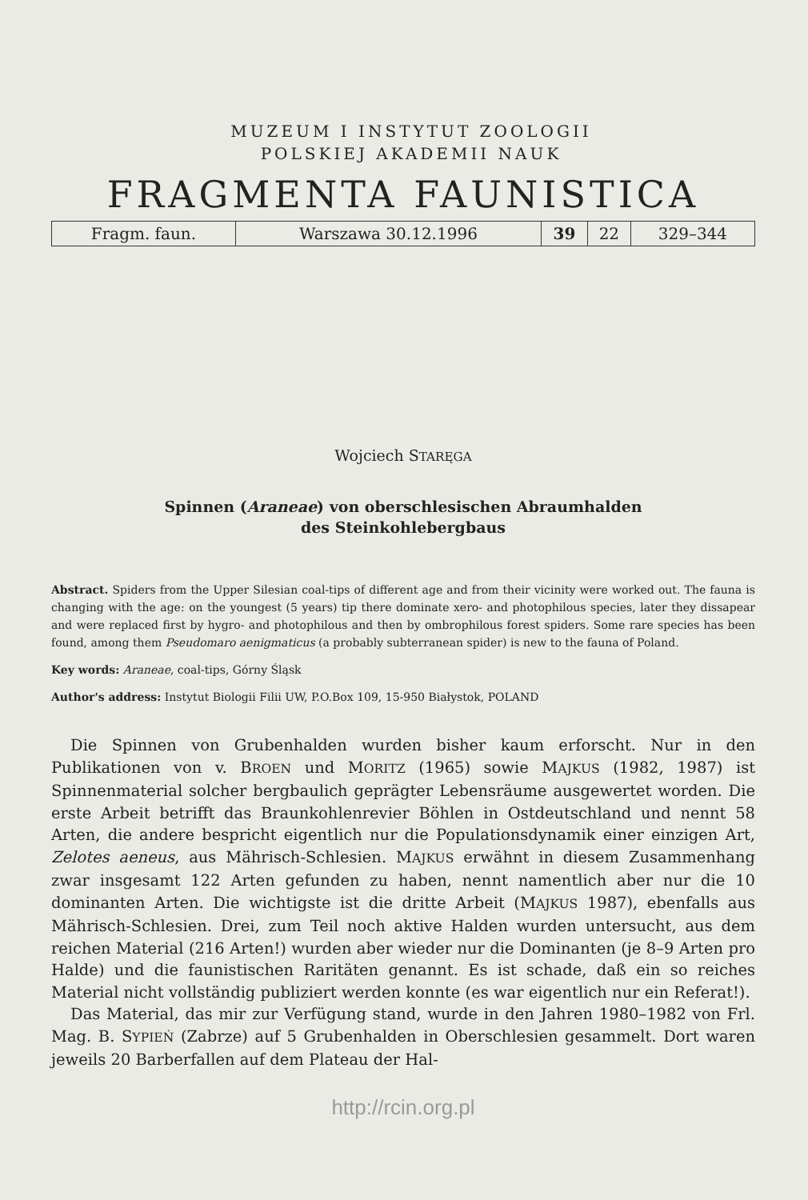MUZEUM I INSTYTUT ZOOLOGII
POLSKIEJ AKADEMII NAUK
FRAGMENTA FAUNISTICA
| Fragm. faun. | Warszawa 30.12.1996 | 39 | 22 | 329–344 |
Wojciech STARĘGA
Spinnen (Araneae) von oberschlesischen Abraumhalden
des Steinkohlebergbaus
Abstract. Spiders from the Upper Silesian coal-tips of different age and from their vicinity were worked out. The fauna is changing with the age: on the youngest (5 years) tip there dominate xero- and photophilous species, later they dissapear and were replaced first by hygro- and photophilous and then by ombrophilous forest spiders. Some rare species has been found, among them Pseudomaro aenigmaticus (a probably subterranean spider) is new to the fauna of Poland.
Key words: Araneae, coal-tips, Górny Śląsk
Author's address: Instytut Biologii Filii UW, P.O.Box 109, 15-950 Białystok, POLAND
Die Spinnen von Grubenhalden wurden bisher kaum erforscht. Nur in den Publikationen von v. BROEN und MORITZ (1965) sowie MAJKUS (1982, 1987) ist Spinnenmaterial solcher bergbaulich geprägter Lebensräume ausgewertet worden. Die erste Arbeit betrifft das Braunkohlenrevier Böhlen in Ostdeutschland und nennt 58 Arten, die andere bespricht eigentlich nur die Populationsdynamik einer einzigen Art, Zelotes aeneus, aus Mährisch-Schlesien. MAJKUS erwähnt in diesem Zusammenhang zwar insgesamt 122 Arten gefunden zu haben, nennt namentlich aber nur die 10 dominanten Arten. Die wichtigste ist die dritte Arbeit (MAJKUS 1987), ebenfalls aus Mährisch-Schlesien. Drei, zum Teil noch aktive Halden wurden untersucht, aus dem reichen Material (216 Arten!) wurden aber wieder nur die Dominanten (je 8–9 Arten pro Halde) und die faunistischen Raritäten genannt. Es ist schade, daß ein so reiches Material nicht vollständig publiziert werden konnte (es war eigentlich nur ein Referat!).
Das Material, das mir zur Verfügung stand, wurde in den Jahren 1980–1982 von Frl. Mag. B. SYPIEŃ (Zabrze) auf 5 Grubenhalden in Oberschlesien gesammelt. Dort waren jeweils 20 Barberfallen auf dem Plateau der Hal-
http://rcin.org.pl